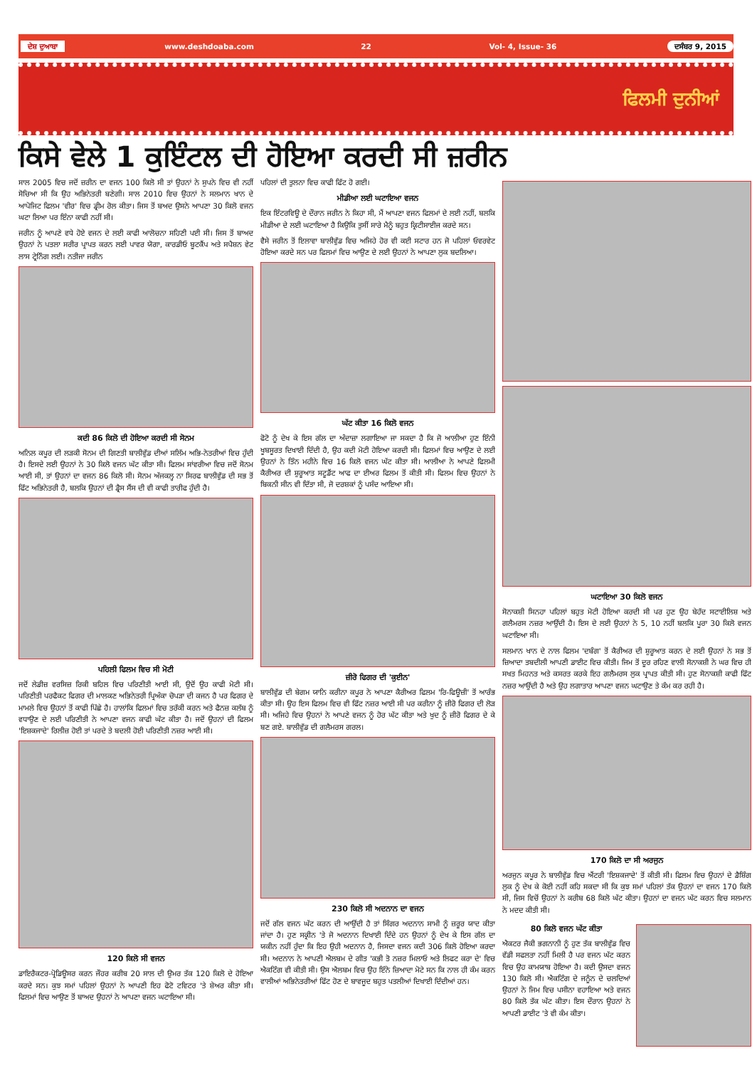ਦੇਸ਼ ਦੁਆਬਾ www.deshdoaba.com 22 Vol- 4, Issue- 36 ਦਸੰਬਰ 9, 2015
ਫਿਲਮੀ ਦੁਨੀਆਂ
ਕਿਸੇ ਵੇਲੇ 1 ਕੁਇੰਟਲ ਦੀ ਹੋਇਆ ਕਰਦੀ ਸੀ ਜ਼ਰੀਨ
ਸਾਲ 2005 ਵਿਚ ਜਦੋਂ ਜ਼ਰੀਨ ਦਾ ਵਜਨ 100 ਕਿਲੋ ਸੀ ਤਾਂ ਉਹਨਾਂ ਨੇ ਸੁਪਨੇ ਵਿਚ ਵੀ ਨਹੀਂ ਸੋਚਿਆ ਸੀ ਕਿ ਉਹ ਅਭਿਨੇਤਰੀ ਬਣੇਗੀ। ਸਾਲ 2010 ਵਿਚ ਉਹਨਾਂ ਨੇ ਸਲਮਾਨ ਖਾਨ ਦੇ ਆਪੋਜਿਟ ਫਿਲਮ 'ਵੀਰ' ਵਿਚ ਡ੍ਰੀਮ ਰੋਲ ਕੀਤਾ। ਜਿਸ ਤੋਂ ਬਅਦ ਉਸਨੇ ਆਪਣਾ 30 ਕਿਲੋ ਵਜਨ ਘਟਾ ਲਿਆ ਪਰ ਇੰਨਾ ਕਾਫੀ ਨਹੀਂ ਸੀ।
ਜਰੀਨ ਨੂੰ ਆਪਣੇ ਵਧੇ ਹੋਏ ਵਜਨ ਦੇ ਲਈ ਕਾਫੀ ਆਲੋਚਨਾ ਸਹਿਣੀ ਪਈ ਸੀ। ਜਿਸ ਤੋਂ ਬਾਅਦ ਉਹਨਾਂ ਨੇ ਪਤਲਾ ਸਰੀਰ ਪ੍ਰਾਪਤ ਕਰਨ ਲਈ ਪਾਵਰ ਯੋਗਾ, ਕਾਰਡੀਓ ਬੂਟਕੈਂਪ ਅਤੇ ਸਪੈਸ਼ਨ ਵੇਟ ਲਾਸ ਟ੍ਰੇਨਿੰਗ ਲਈ। ਨਤੀਜਾ ਜਰੀਨ
ਕਦੀ 86 ਕਿਲੋ ਦੀ ਹੋਇਆ ਕਰਦੀ ਸੀ ਸੋਨਮ
ਅਨਿਲ ਕਪੂਰ ਦੀ ਲੜਕੀ ਸੋਨਮ ਦੀ ਗਿਣਤੀ ਬਾਲੀਵੁੱਡ ਦੀਆਂ ਸਲਿੱਮ ਅਭਿ-ਨੇਤਰੀਆਂ ਵਿਚ ਹੁੰਦੀ ਹੈ। ਇਸਦੇ ਲਈ ਉਹਨਾਂ ਨੇ 30 ਕਿਲੋ ਵਜਨ ਘੱਟ ਕੀਤਾ ਸੀ। ਫਿਲਮ ਸਾਂਵਰੀਆ ਵਿਚ ਜਦੋਂ ਸੋਨਮ ਆਈ ਸੀ, ਤਾਂ ਉਹਨਾਂ ਦਾ ਵਜਨ 86 ਕਿਲੋ ਸੀ। ਸੋਨਮ ਅੱਜਕਲ੍ਹ ਨਾ ਸਿਰਫ ਬਾਲੀਵੁੱਡ ਦੀ ਸਭ ਤੋਂ ਫਿੱਟ ਅਭਿਨੇਤਰੀ ਹੈ, ਬਲਕਿ ਉਹਨਾਂ ਦੀ ਡ੍ਰੈਸ ਸੈਂਸ ਦੀ ਵੀ ਕਾਫੀ ਤਾਰੀਫ ਹੁੰਦੀ ਹੈ।
ਪਹਿਲੀ ਫਿਲਮ ਵਿਚ ਸੀ ਮੋਟੀ
ਜਦੋਂ ਲੇਡੀਜ਼ ਵਰਸਿਜ਼ ਰਿਕੀ ਬਹਿਲ ਵਿਚ ਪਰਿਣੀਤੀ ਆਈ ਸੀ, ਉਦੋਂ ਉਹ ਕਾਫੀ ਮੋਟੀ ਸੀ। ਪਰਿਣੀਤੀ ਪਰਫੈਕਟ ਫਿਗਰ ਦੀ ਮਾਲਕਣ ਅਭਿਨੇਤਰੀ ਪ੍ਰਿਅੰਕਾ ਚੋਪੜਾ ਦੀ ਕਜਨ ਹੈ ਪਰ ਫਿਗਰ ਦੇ ਮਾਮਲੇ ਵਿਚ ਉਹਨਾਂ ਤੋਂ ਕਾਫੀ ਪਿੱਛੇ ਹੈ। ਹਾਲਾਂਕਿ ਫਿਲਮਾਂ ਵਿਚ ਤਰੱਕੀ ਕਰਨ ਅਤੇ ਫੈਨਜ਼ ਕਲੱਬ ਨੂੰ ਵਧਾਉਣ ਦੇ ਲਈ ਪਰਿਣੀਤੀ ਨੇ ਆਪਣਾ ਵਜਨ ਕਾਫੀ ਘੱਟ ਕੀਤਾ ਹੈ। ਜਦੋਂ ਉਹਨਾਂ ਦੀ ਫਿਲਮ 'ਇਸ਼ਕਜਾਦੇ' ਰਿਲੀਜ਼ ਹੋਈ ਤਾਂ ਪਰਦੇ ਤੇ ਬਦਲੀ ਹੋਈ ਪਰਿਣੀਤੀ ਨਜ਼ਰ ਆਈ ਸੀ।
120 ਕਿਲੋ ਸੀ ਵਜਨ
ਡਾਇਰੈਕਟਰ-ਪ੍ਰੋਡਿਊਸਰ ਕਰਨ ਜੌਹਰ ਕਰੀਬ 20 ਸਾਲ ਦੀ ਉਮਰ ਤੱਕ 120 ਕਿਲੋ ਦੇ ਹੋਇਆ ਕਰਦੇ ਸਨ। ਕੁਝ ਸਮਾਂ ਪਹਿਲਾਂ ਉਹਨਾਂ ਨੇ ਆਪਣੀ ਇਹ ਫੋਟੋ ਟਵਿਟਰ 'ਤੇ ਸ਼ੇਅਰ ਕੀਤਾ ਸੀ। ਫਿਲਮਾਂ ਵਿਚ ਆਉਣ ਤੋਂ ਬਾਅਦ ਉਹਨਾਂ ਨੇ ਆਪਣਾ ਵਜਨ ਘਟਾਇਆ ਸੀ।
ਪਹਿਲਾਂ ਦੀ ਤੁਲਨਾ ਵਿਚ ਕਾਫੀ ਫਿੱਟ ਹੋ ਗਈ।
ਮੀਡੀਆ ਲਈ ਘਟਾਇਆ ਵਜਨ
ਇਕ ਇੰਟਰਵਿਊ ਦੇ ਦੌਰਾਨ ਜਰੀਨ ਨੇ ਕਿਹਾ ਸੀ, ਮੈਂ ਆਪਣਾ ਵਜਨ ਫਿਲਮਾਂ ਦੇ ਲਈ ਨਹੀਂ, ਬਲਕਿ ਮੀਡੀਆ ਦੇ ਲਈ ਘਟਾਇਆ ਹੈ ਕਿਉਕਿ ਤੁਸੀਂ ਸਾਰੇ ਮੈਨੂੰ ਬਹੁਤ ਕ੍ਰਿਟੀਸਾਈਜ ਕਰਦੇ ਸਨ।
ਵੈਸੇ ਜਰੀਨ ਤੋਂ ਇਲਾਵਾ ਬਾਲੀਵੁੱਡ ਵਿਚ ਅਜਿਹੇ ਹੋਰ ਵੀ ਕਈ ਸਟਾਰ ਹਨ ਜੋ ਪਹਿਲਾਂ ਓਵਰਵੇਟ ਹੋਇਆ ਕਰਦੇ ਸਨ ਪਰ ਫਿਲਮਾਂ ਵਿਚ ਆਉਣ ਦੇ ਲਈ ਉਹਨਾਂ ਨੇ ਆਪਣਾ ਲੁਕ ਬਦਲਿਆ।
ਘੱਟ ਕੀਤਾ 16 ਕਿਲੋ ਵਜਨ
ਫੋਟੋ ਨੂੰ ਦੇਖ ਕੇ ਇਸ ਗੱਲ ਦਾ ਅੰਦਾਜ਼ਾ ਲਗਾਇਆ ਜਾ ਸਕਦਾ ਹੈ ਕਿ ਜੋ ਆਲੀਆ ਹੁਣ ਇੰਨੀ ਖੂਬਸੂਰਤ ਦਿਖਾਈ ਦਿੰਦੀ ਹੈ, ਉਹ ਕਦੀ ਮੋਟੀ ਹੋਇਆ ਕਰਦੀ ਸੀ। ਫਿਲਮਾਂ ਵਿਚ ਆਉਣ ਦੇ ਲਈ ਉਹਨਾਂ ਨੇ ਤਿੰਨ ਮਹੀਨੇ ਵਿਚ 16 ਕਿਲੋ ਵਜਨ ਘੱਟ ਕੀਤਾ ਸੀ। ਆਲੀਆ ਨੇ ਆਪਣੇ ਫਿਲਮੀ ਕੈਰੀਅਰ ਦੀ ਸ਼ੁਰੂਆਤ ਸਟੂਡੈਂਟ ਆਫ ਦਾ ਈਅਰ ਫਿਲਮ ਤੋਂ ਕੀਤੀ ਸੀ। ਫਿਲਮ ਵਿਚ ਉਹਨਾਂ ਨੇ ਬਿਕਨੀ ਸੀਨ ਵੀ ਦਿੱਤਾ ਸੀ, ਜੋ ਦਰਸ਼ਕਾਂ ਨੂੰ ਪਸੰਦ ਆਇਆ ਸੀ।
ਜ਼ੀਰੋ ਫਿਗਰ ਦੀ 'ਕੁਈਨ'
ਬਾਲੀਵੁੱਡ ਦੀ ਬੇਗਮ ਯਾਨਿ ਕਰੀਨਾ ਕਪੂਰ ਨੇ ਆਪਣਾ ਕੈਰੀਅਰ ਫਿਲਮ 'ਰਿ-ਫਿਊਜ਼ੀ' ਤੋਂ ਆਰੰਭ ਕੀਤਾ ਸੀ। ਉਹ ਇਸ ਫਿਲਮ ਵਿਚ ਵੀ ਫਿੱਟ ਨਜ਼ਰ ਆਈ ਸੀ ਪਰ ਕਰੀਨਾ ਨੂੰ ਜ਼ੀਰੋ ਫਿਗਰ ਦੀ ਲੋੜ ਸੀ। ਅਜਿਹੇ ਵਿਚ ਉਹਨਾਂ ਨੇ ਆਪਣੇ ਵਜਨ ਨੂੰ ਹੋਰ ਘੱਟ ਕੀਤਾ ਅਤੇ ਖੁਦ ਨੂੰ ਜ਼ੀਰੋ ਫਿਗਰ ਦੇ ਕੇ ਬਣ ਗਏ. ਬਾਲੀਵੁੱਡ ਦੀ ਗਲੈਮਰਸ ਗਰਲ।
230 ਕਿਲੋ ਸੀ ਅਦਨਾਨ ਦਾ ਵਜਨ
ਜਦੋਂ ਗੱਲ ਵਜਨ ਘੱਟ ਕਰਨ ਦੀ ਆਉਂਦੀ ਹੈ ਤਾਂ ਸਿੰਗਰ ਅਦਨਾਨ ਸਾਮੀ ਨੂੰ ਜ਼ਰੂਰ ਯਾਦ ਕੀਤਾ ਜਾਂਦਾ ਹੈ। ਹੁਣ ਸਕ੍ਰੀਨ 'ਤੇ ਜੋ ਅਦਨਾਨ ਦਿਖਾਈ ਦਿੰਦੇ ਹਨ ਉਹਨਾਂ ਨੂੰ ਦੇਖ ਕੇ ਇਸ ਗੱਲ ਦਾ ਯਕੀਨ ਨਹੀਂ ਹੁੰਦਾ ਕਿ ਇਹ ਉਹੀ ਅਦਨਾਨ ਹੈ, ਜਿਸਦਾ ਵਜਨ ਕਦੀ 306 ਕਿਲੋ ਹੋਇਆ ਕਰਦਾ ਸੀ। ਅਦਨਾਨ ਨੇ ਆਪਣੀ ਐਲਬਮ ਦੇ ਗੀਤ 'ਕਭੀ ਤੋ ਨਜ਼ਰ ਮਿਲਾਓ ਅਤੇ ਲਿਫਟ ਕਰਾ ਦੇ' ਵਿਚ ਐਕਟਿੰਗ ਵੀ ਕੀਤੀ ਸੀ। ਉਸ ਐਲਬਮ ਵਿਚ ਉਹ ਇੰਨੇ ਜ਼ਿਆਦਾ ਮੋਟੇ ਸਨ ਕਿ ਨਾਲ ਹੀ ਕੰਮ ਕਰਨ ਵਾਲੀਆਂ ਅਭਿਨੇਤਰੀਆਂ ਫਿੱਟ ਹੋਣ ਦੇ ਬਾਵਜੂਦ ਬਹੁਤ ਪਤਲੀਆਂ ਦਿਖਾਈ ਦਿੰਦੀਆਂ ਹਨ।
ਘਟਾਇਆ 30 ਕਿਲੋ ਵਜਨ
ਸੋਨਾਕਸ਼ੀ ਸਿਨਹਾ ਪਹਿਲਾਂ ਬਹੁਤ ਮੋਟੀ ਹੋਇਆ ਕਰਦੀ ਸੀ ਪਰ ਹੁਣ ਉਹ ਬੇਹੱਦ ਸਟਾਈਲਿਸ਼ ਅਤੇ ਗਲੈਮਰਸ ਨਜ਼ਰ ਆਉਂਦੀ ਹੈ। ਇਸ ਦੇ ਲਈ ਉਹਨਾਂ ਨੇ 5, 10 ਨਹੀਂ ਬਲਕਿ ਪੂਰਾ 30 ਕਿਲੋ ਵਜਨ ਘਟਾਇਆ ਸੀ।
ਸਲਮਾਨ ਖਾਨ ਦੇ ਨਾਲ ਫਿਲਮ 'ਦਬੰਗ' ਤੋਂ ਕੈਰੀਅਰ ਦੀ ਸ਼ੁਰੂਆਤ ਕਰਨ ਦੇ ਲਈ ਉਹਨਾਂ ਨੇ ਸਭ ਤੋਂ ਜ਼ਿਆਦਾ ਤਬਦੀਲੀ ਆਪਣੀ ਡਾਈਟ ਵਿਚ ਕੀਤੀ। ਜਿਮ ਤੋਂ ਦੂਰ ਰਹਿਣ ਵਾਲੀ ਸੋਨਾਕਸ਼ੀ ਨੇ ਘਰ ਵਿਚ ਹੀ ਸਖਤ ਮਿਹਨਤ ਅਤੇ ਕਸਰਤ ਕਰਕੇ ਇਹ ਗਲੈਮਰਸ ਲੁਕ ਪ੍ਰਾਪਤ ਕੀਤੀ ਸੀ। ਹੁਣ ਸੋਨਾਕਸ਼ੀ ਕਾਫੀ ਫਿੱਟ ਨਜ਼ਰ ਆਉਂਦੀ ਹੈ ਅਤੇ ਉਹ ਲਗਾਤਾਰ ਆਪਣਾ ਵਜਨ ਘਟਾਉਣ ਤੇ ਕੰਮ ਕਰ ਰਹੀ ਹੈ।
170 ਕਿਲੋ ਦਾ ਸੀ ਅਰਜੁਨ
ਅਰਜੁਨ ਕਪੂਰ ਨੇ ਬਾਲੀਵੁੱਡ ਵਿਚ ਐਂਟਰੀ 'ਇਸ਼ਕਜਾਦੇ' ਤੋਂ ਕੀਤੀ ਸੀ। ਫਿਲਮ ਵਿਚ ਉਹਨਾਂ ਦੇ ਡੈਸ਼ਿੰਗ ਲੁਕ ਨੂੰ ਦੇਖ ਕੇ ਕੋਈ ਨਹੀਂ ਕਹਿ ਸਕਦਾ ਸੀ ਕਿ ਕੁਝ ਸਮਾਂ ਪਹਿਲਾਂ ਤੱਕ ਉਹਨਾਂ ਦਾ ਵਜਨ 170 ਕਿਲੋ ਸੀ, ਜਿਸ ਵਿਚੋਂ ਉਹਨਾਂ ਨੇ ਕਰੀਬ 68 ਕਿਲੋ ਘੱਟ ਕੀਤਾ। ਉਹਨਾਂ ਦਾ ਵਜਨ ਘੱਟ ਕਰਨ ਵਿਚ ਸਲਮਾਨ ਨੇ ਮਦਦ ਕੀਤੀ ਸੀ।
80 ਕਿਲੋ ਵਜਨ ਘੱਟ ਕੀਤਾ
ਐਕਟਰ ਜੈਕੀ ਭਗਨਾਨੀ ਨੂੰ ਹੁਣ ਤੱਕ ਬਾਲੀਵੁੱਡ ਵਿਚ ਵੱਡੀ ਸਫਲਤਾ ਨਹੀਂ ਮਿਲੀ ਹੈ ਪਰ ਵਜਨ ਘੱਟ ਕਰਨ ਵਿਚ ਉਹ ਕਾਮਯਾਬ ਹੋਇਆ ਹੈ। ਕਦੀ ਉਸਦਾ ਵਜਨ 130 ਕਿਲੋ ਸੀ। ਐਕਟਿੰਗ ਦੇ ਜਨੂੰਨ ਦੇ ਚਲਦਿਆਂ ਉਹਨਾਂ ਨੇ ਜਿਮ ਵਿਚ ਪਸੀਨਾ ਵਹਾਇਆ ਅਤੇ ਵਜਨ 80 ਕਿਲੋ ਤੱਕ ਘੱਟ ਕੀਤਾ। ਇਸ ਦੌਰਾਨ ਉਹਨਾਂ ਨੇ ਆਪਣੀ ਡਾਈਟ 'ਤੇ ਵੀ ਕੰਮ ਕੀਤਾ।